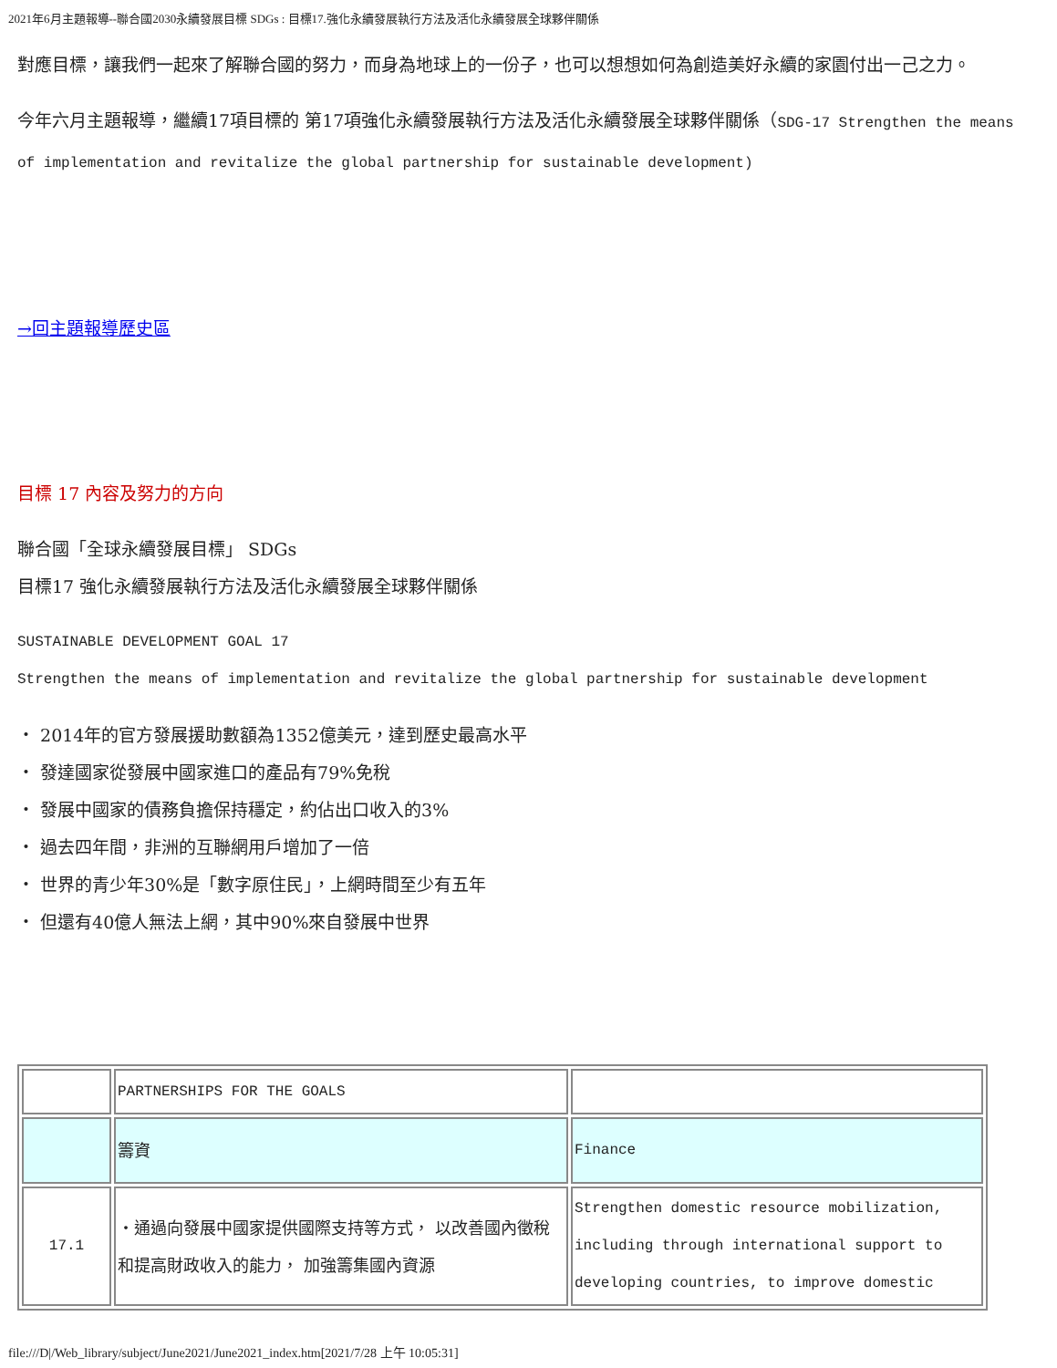2021年6月主題報導--聯合國2030永續發展目標 SDGs : 目標17.強化永續發展執行方法及活化永續發展全球夥伴關係
對應目標，讓我們一起來了解聯合國的努力，而身為地球上的一份子，也可以想想如何為創造美好永續的家園付出一己之力。
今年六月主題報導，繼續17項目標的 第17項強化永續發展執行方法及活化永續發展全球夥伴關係（SDG-17 Strengthen the means of implementation and revitalize the global partnership for sustainable development)
→回主題報導歷史區
目標 17 內容及努力的方向
聯合國「全球永續發展目標」 SDGs
目標17 強化永續發展執行方法及活化永續發展全球夥伴關係
SUSTAINABLE DEVELOPMENT GOAL 17
Strengthen the means of implementation and revitalize the global partnership for sustainable development
・ 2014年的官方發展援助數額為1352億美元，達到歷史最高水平
・ 發達國家從發展中國家進口的產品有79%免稅
・ 發展中國家的債務負擔保持穩定，約佔出口收入的3%
・ 過去四年間，非洲的互聯網用戶增加了一倍
・ 世界的青少年30%是「數字原住民」，上網時間至少有五年
・ 但還有40億人無法上網，其中90%來自發展中世界
| | PARTNERSHIPS FOR THE GOALS | |
| | 籌資 | Finance |
| 17.1 | ・通過向發展中國家提供國際支持等方式， 以改善國內徵稅和提高財政收入的能力， 加強籌集國內資源 | Strengthen domestic resource mobilization, including through international support to developing countries, to improve domestic |
file:///D|/Web_library/subject/June2021/June2021_index.htm[2021/7/28 上午 10:05:31]